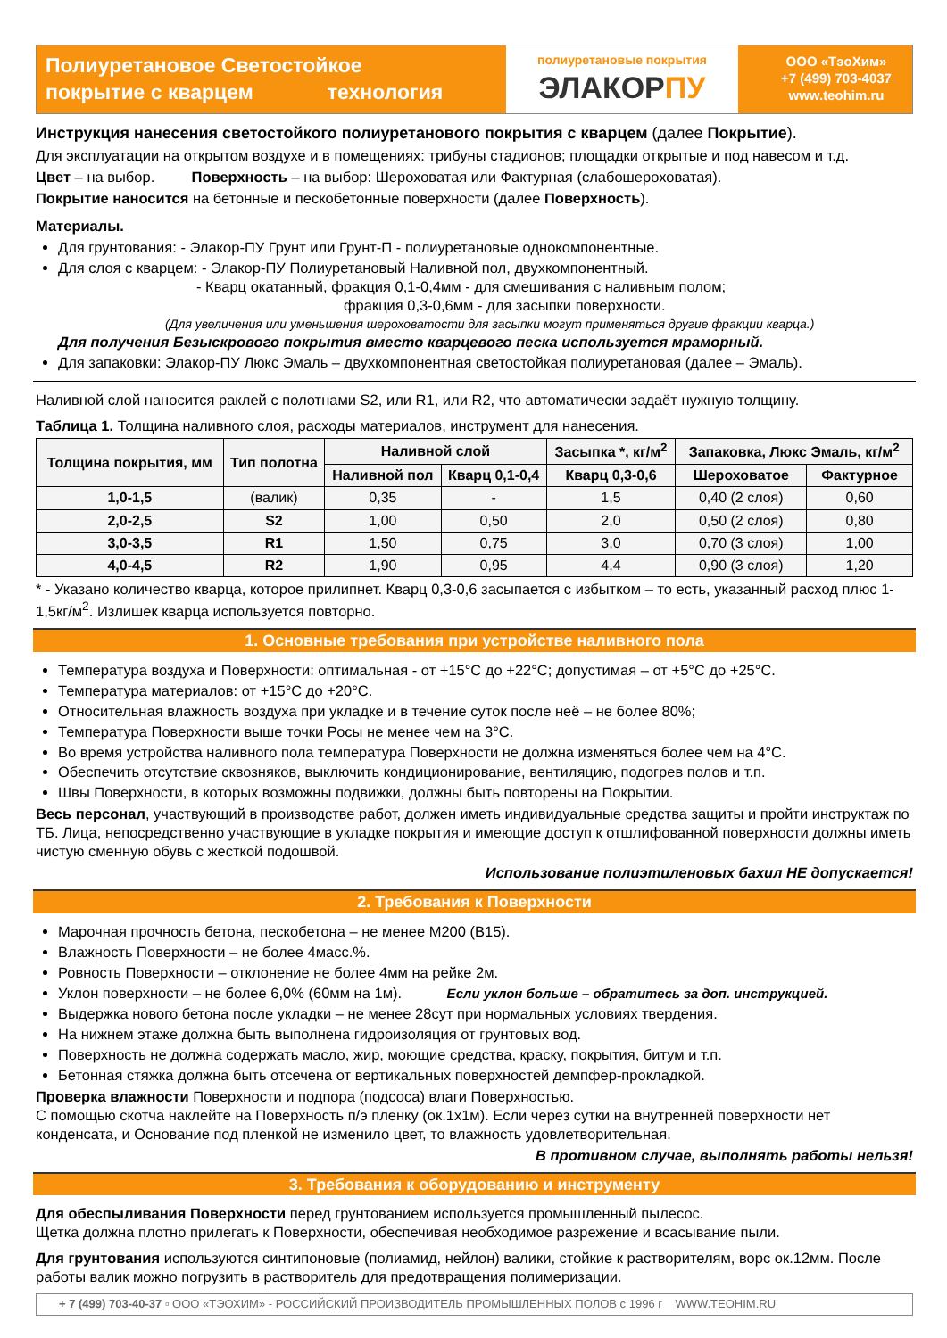Полиуретановое Светостойкое
покрытие с кварцем технология
полиуретановые покрытия
ЭЛАКОРПУ
ООО «ТэоХим»
+7 (499) 703-4037
www.teohim.ru
Инструкция нанесения светостойкого полиуретанового покрытия с кварцем (далее Покрытие).
Для эксплуатации на открытом воздухе и в помещениях: трибуны стадионов; площадки открытые и под навесом и т.д.
Цвет – на выбор. Поверхность – на выбор: Шероховатая или Фактурная (слабошероховатая).
Покрытие наносится на бетонные и пескобетонные поверхности (далее Поверхность).
Материалы.
Для грунтования: - Элакор-ПУ Грунт или Грунт-П - полиуретановые однокомпонентные.
Для слоя с кварцем: - Элакор-ПУ Полиуретановый Наливной пол, двухкомпонентный.
- Кварц окатанный, фракция 0,1-0,4мм - для смешивания с наливным полом;
фракция 0,3-0,6мм - для засыпки поверхности.
(Для увеличения или уменьшения шероховатости для засыпки могут применяться другие фракции кварца.)
Для получения Безыскрового покрытия вместо кварцевого песка используется мраморный.
Для запаковки: Элакор-ПУ Люкс Эмаль – двухкомпонентная светостойкая полиуретановая (далее – Эмаль).
Наливной слой наносится раклей с полотнами S2, или R1, или R2, что автоматически задаёт нужную толщину.
Таблица 1. Толщина наливного слоя, расходы материалов, инструмент для нанесения.
| Толщина покрытия, мм | Тип полотна | Наливной слой | | Засыпка *, кг/м<sup>2</sup> | Запаковка, Люкс Эмаль, кг/м<sup>2</sup> | |
| --- | --- | --- | --- | --- | --- | --- |
| | | Наливной пол | Кварц 0,1-0,4 | Кварц 0,3-0,6 | Шероховатое | Фактурное |
| 1,0-1,5 | (валик) | 0,35 | - | 1,5 | 0,40 (2 слоя) | 0,60 |
| 2,0-2,5 | S2 | 1,00 | 0,50 | 2,0 | 0,50 (2 слоя) | 0,80 |
| 3,0-3,5 | R1 | 1,50 | 0,75 | 3,0 | 0,70 (3 слоя) | 1,00 |
| 4,0-4,5 | R2 | 1,90 | 0,95 | 4,4 | 0,90 (3 слоя) | 1,20 |
* - Указано количество кварца, которое прилипнет. Кварц 0,3-0,6 засыпается с избытком – то есть, указанный расход плюс 1-1,5кг/м<sup>2</sup>. Излишек кварца используется повторно.
1. Основные требования при устройстве наливного пола
Температура воздуха и Поверхности: оптимальная - от +15°С до +22°С; допустимая – от +5°С до +25°С.
Температура материалов: от +15°С до +20°С.
Относительная влажность воздуха при укладке и в течение суток после неё – не более 80%;
Температура Поверхности выше точки Росы не менее чем на 3°С.
Во время устройства наливного пола температура Поверхности не должна изменяться более чем на 4°С.
Обеспечить отсутствие сквозняков, выключить кондиционирование, вентиляцию, подогрев полов и т.п.
Швы Поверхности, в которых возможны подвижки, должны быть повторены на Покрытии.
Весь персонал, участвующий в производстве работ, должен иметь индивидуальные средства защиты и пройти инструктаж по ТБ. Лица, непосредственно участвующие в укладке покрытия и имеющие доступ к отшлифованной поверхности должны иметь чистую сменную обувь с жесткой подошвой.
Использование полиэтиленовых бахил НЕ допускается!
2. Требования к Поверхности
Марочная прочность бетона, пескобетона – не менее М200 (В15).
Влажность Поверхности – не более 4масс.%.
Ровность Поверхности – отклонение не более 4мм на рейке 2м.
Уклон поверхности – не более 6,0% (60мм на 1м). Если уклон больше – обратитесь за доп. инструкцией.
Выдержка нового бетона после укладки – не менее 28сут при нормальных условиях твердения.
На нижнем этаже должна быть выполнена гидроизоляция от грунтовых вод.
Поверхность не должна содержать масло, жир, моющие средства, краску, покрытия, битум и т.п.
Бетонная стяжка должна быть отсечена от вертикальных поверхностей демпфер-прокладкой.
Проверка влажности Поверхности и подпора (подсоса) влаги Поверхностью.
С помощью скотча наклейте на Поверхность п/э пленку (ок.1х1м). Если через сутки на внутренней поверхности нет конденсата, и Основание под пленкой не изменило цвет, то влажность удовлетворительная.
В противном случае, выполнять работы нельзя!
3. Требования к оборудованию и инструменту
Для обеспыливания Поверхности перед грунтованием используется промышленный пылесос.
Щетка должна плотно прилегать к Поверхности, обеспечивая необходимое разрежение и всасывание пыли.
Для грунтования используются синтипоновые (полиамид, нейлон) валики, стойкие к растворителям, ворс ок.12мм. После работы валик можно погрузить в растворитель для предотвращения полимеризации.
+ 7 (499) 703-40-37 ▫ ООО «ТЭОХИМ» - РОССИЙСКИЙ ПРОИЗВОДИТЕЛЬ ПРОМЫШЛЕННЫХ ПОЛОВ с 1996 г WWW.TEOHIM.RU